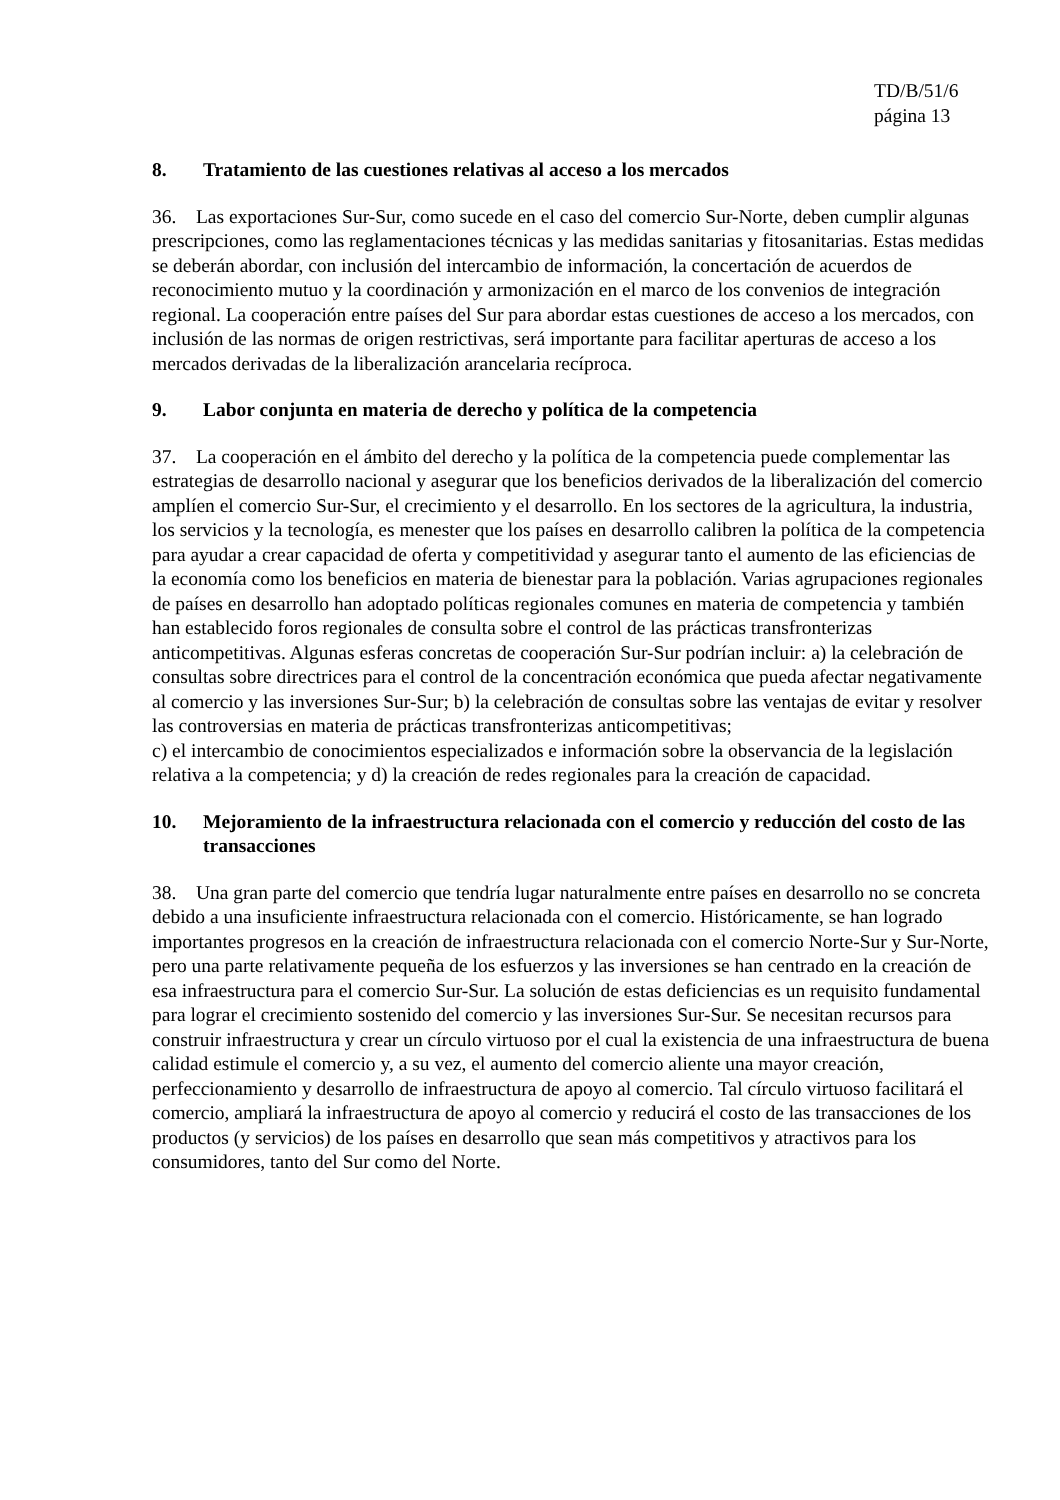TD/B/51/6
página 13
8. Tratamiento de las cuestiones relativas al acceso a los mercados
36. Las exportaciones Sur-Sur, como sucede en el caso del comercio Sur-Norte, deben cumplir algunas prescripciones, como las reglamentaciones técnicas y las medidas sanitarias y fitosanitarias. Estas medidas se deberán abordar, con inclusión del intercambio de información, la concertación de acuerdos de reconocimiento mutuo y la coordinación y armonización en el marco de los convenios de integración regional. La cooperación entre países del Sur para abordar estas cuestiones de acceso a los mercados, con inclusión de las normas de origen restrictivas, será importante para facilitar aperturas de acceso a los mercados derivadas de la liberalización arancelaria recíproca.
9. Labor conjunta en materia de derecho y política de la competencia
37. La cooperación en el ámbito del derecho y la política de la competencia puede complementar las estrategias de desarrollo nacional y asegurar que los beneficios derivados de la liberalización del comercio amplíen el comercio Sur-Sur, el crecimiento y el desarrollo. En los sectores de la agricultura, la industria, los servicios y la tecnología, es menester que los países en desarrollo calibren la política de la competencia para ayudar a crear capacidad de oferta y competitividad y asegurar tanto el aumento de las eficiencias de la economía como los beneficios en materia de bienestar para la población. Varias agrupaciones regionales de países en desarrollo han adoptado políticas regionales comunes en materia de competencia y también han establecido foros regionales de consulta sobre el control de las prácticas transfronterizas anticompetitivas. Algunas esferas concretas de cooperación Sur-Sur podrían incluir: a) la celebración de consultas sobre directrices para el control de la concentración económica que pueda afectar negativamente al comercio y las inversiones Sur-Sur; b) la celebración de consultas sobre las ventajas de evitar y resolver las controversias en materia de prácticas transfronterizas anticompetitivas;
c) el intercambio de conocimientos especializados e información sobre la observancia de la legislación relativa a la competencia; y d) la creación de redes regionales para la creación de capacidad.
10. Mejoramiento de la infraestructura relacionada con el comercio y reducción del costo de las transacciones
38. Una gran parte del comercio que tendría lugar naturalmente entre países en desarrollo no se concreta debido a una insuficiente infraestructura relacionada con el comercio. Históricamente, se han logrado importantes progresos en la creación de infraestructura relacionada con el comercio Norte-Sur y Sur-Norte, pero una parte relativamente pequeña de los esfuerzos y las inversiones se han centrado en la creación de esa infraestructura para el comercio Sur-Sur. La solución de estas deficiencias es un requisito fundamental para lograr el crecimiento sostenido del comercio y las inversiones Sur-Sur. Se necesitan recursos para construir infraestructura y crear un círculo virtuoso por el cual la existencia de una infraestructura de buena calidad estimule el comercio y, a su vez, el aumento del comercio aliente una mayor creación, perfeccionamiento y desarrollo de infraestructura de apoyo al comercio. Tal círculo virtuoso facilitará el comercio, ampliará la infraestructura de apoyo al comercio y reducirá el costo de las transacciones de los productos (y servicios) de los países en desarrollo que sean más competitivos y atractivos para los consumidores, tanto del Sur como del Norte.